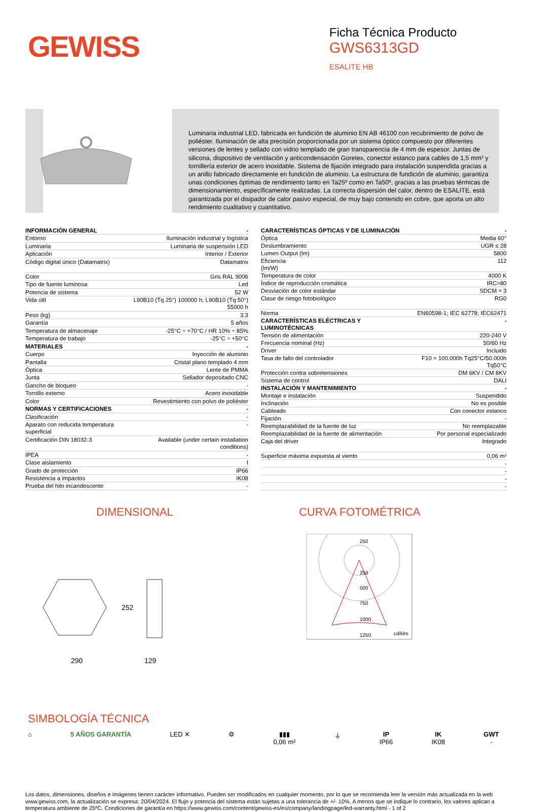GEWISS
Ficha Técnica Producto
GWS6313GD
ESALITE HB
Luminaria industrial LED, fabricada en fundición de aluminio EN AB 46100 con recubrimiento de polvo de poliéster. Iluminación de alta precisión proporcionada por un sistema óptico compuesto por diferentes versiones de lentes y sellado con vidrio templado de gran transparencia de 4 mm de espesor. Juntas de silicona, dispositivo de ventilación y anticondensación Goretex, conector estanco para cables de 1,5 mm² y tornillería exterior de acero inoxidable. Sistema de fijación integrado para instalación suspendida gracias a un anillo fabricado directamente en fundición de aluminio. La estructura de fundición de aluminio, garantiza unas condiciones óptimas de rendimiento tanto en Ta25º como en Ta50º, gracias a las pruebas térmicas de dimensionamiento, específicamente realizadas. La correcta dispersión del calor, dentro de ESALITE, está garantizada por el disipador de calor pasivo especial, de muy bajo contenido en cobre, que aporta un alto rendimiento cualitativo y cuantitativo.
| INFORMACIÓN GENERAL | - |
| Entorno | Iluminación industrial y logística |
| Luminaria | Luminaria de suspensión LED |
| Aplicación | Interior / Exterior |
| Código digital único (Datamatrix) | Datamatrix |
| Color | Gris RAL 9006 |
| Tipo de fuente luminosa | Led |
| Potencia de sistema | 52 W |
| Vida útil | L90B10 (Tq 25°) 100000 h; L90B10 (Tq 50°) 55000 h |
| Peso (kg) | 3.3 |
| Garantía | 5 años |
| Temperatura de almacenaje | -25°C ÷ +70°C / HR 10% ÷ 85% |
| Temperatura de trabajo | -25°C ÷ +50°C |
| MATERIALES | - |
| Cuerpo | Inyección de aluminio |
| Pantalla | Cristal plano templado 4 mm |
| Óptica | Lente de PMMA |
| Junta | Sellador depositado CNC |
| Gancho de bloqueo | - |
| Tornillo externo | Acero inoxidable |
| Color | Revestimiento con polvo de poliéster |
| NORMAS Y CERTIFICACIONES | - |
| Clasificación | - |
| Aparato con reducida temperatura superficial | - |
| Certificación DIN 18032-3 | Available (under certain installation conditions) |
| IPEA | - |
| Clase aislamiento | I |
| Grado de protección | IP66 |
| Resistencia a impactos | IK08 |
| Prueba del hilo incandescente | - |
| CARACTERÍSTICAS ÓPTICAS Y DE ILUMINACIÓN | - |
| Óptica | Media 60° |
| Deslumbramiento | UGR ≤ 28 |
| Lumen Output (lm) | 5800 |
| Eficiencia (lm/W) | 112 |
| Temperatura de color | 4000 K |
| Índice de reproducción cromática | IRC>80 |
| Desviación de color estándar | SDCM = 3 |
| Clase de riesgo fotobiológico | RG0 |
| Norma | EN60598-1; IEC 62778; IEC62471 |
| CARACTERÍSTICAS ELÉCTRICAS Y LUMINOTÉCNICAS | - |
| Tensión de alimentación | 220-240 V |
| Frecuencia nominal (Hz) | 50/60 Hz |
| Driver | Incluido |
| Tasa de fallo del controlador | F10 = 100.000h Tq25°C/50.000h Tq50°C |
| Protección contra sobretensiones | DM 6KV / CM 8KV |
| Sistema de control | DALI |
| INSTALACIÓN Y MANTENIMIENTO | - |
| Montaje e instalación | Suspendido |
| Inclinación | No es posible |
| Cableado | Con conector estanco |
| Fijación | - |
| Reemplazabilidad de la fuente de luz | No reemplazable |
| Reemplazabilidad de la fuente de alimentación | Por personal especializado |
| Caja del driver | Integrado |
| Superficie máxima expuesta al viento | 0,06 m² |
| | - |
| | - |
| | - |
| | - |
DIMENSIONAL
290
129
252
CURVA FOTOMÉTRICA
250
250
500
750
1000
1250
cd/klm
SIMBOLOGÍA TÉCNICA
⌂ 5 AÑOS GARANTÍA LED ✕ ⚙ ▮▮▮
0,06 m²
⏚ IP
IP66
IK
IK08
GWT
-
Los datos, dimensiones, diseños e imágenes tienen carácter informativo. Pueden ser modificados en cualquier momento, por lo que se recomienda leer la versión más actualizada en la web www.gewiss.com, la actualización se expresa: 20/04/2024. El flujo y potencia del sistema están sujetas a una tolerancia de +/- 10%. A menos que se indique lo contrario, los valores aplican a temperatura ambiente de 25ºC. Condiciones de garantía en https://www.gewiss.com/content/gewiss-es/es/company/landingpage/led-warranty.html - 1 of 2